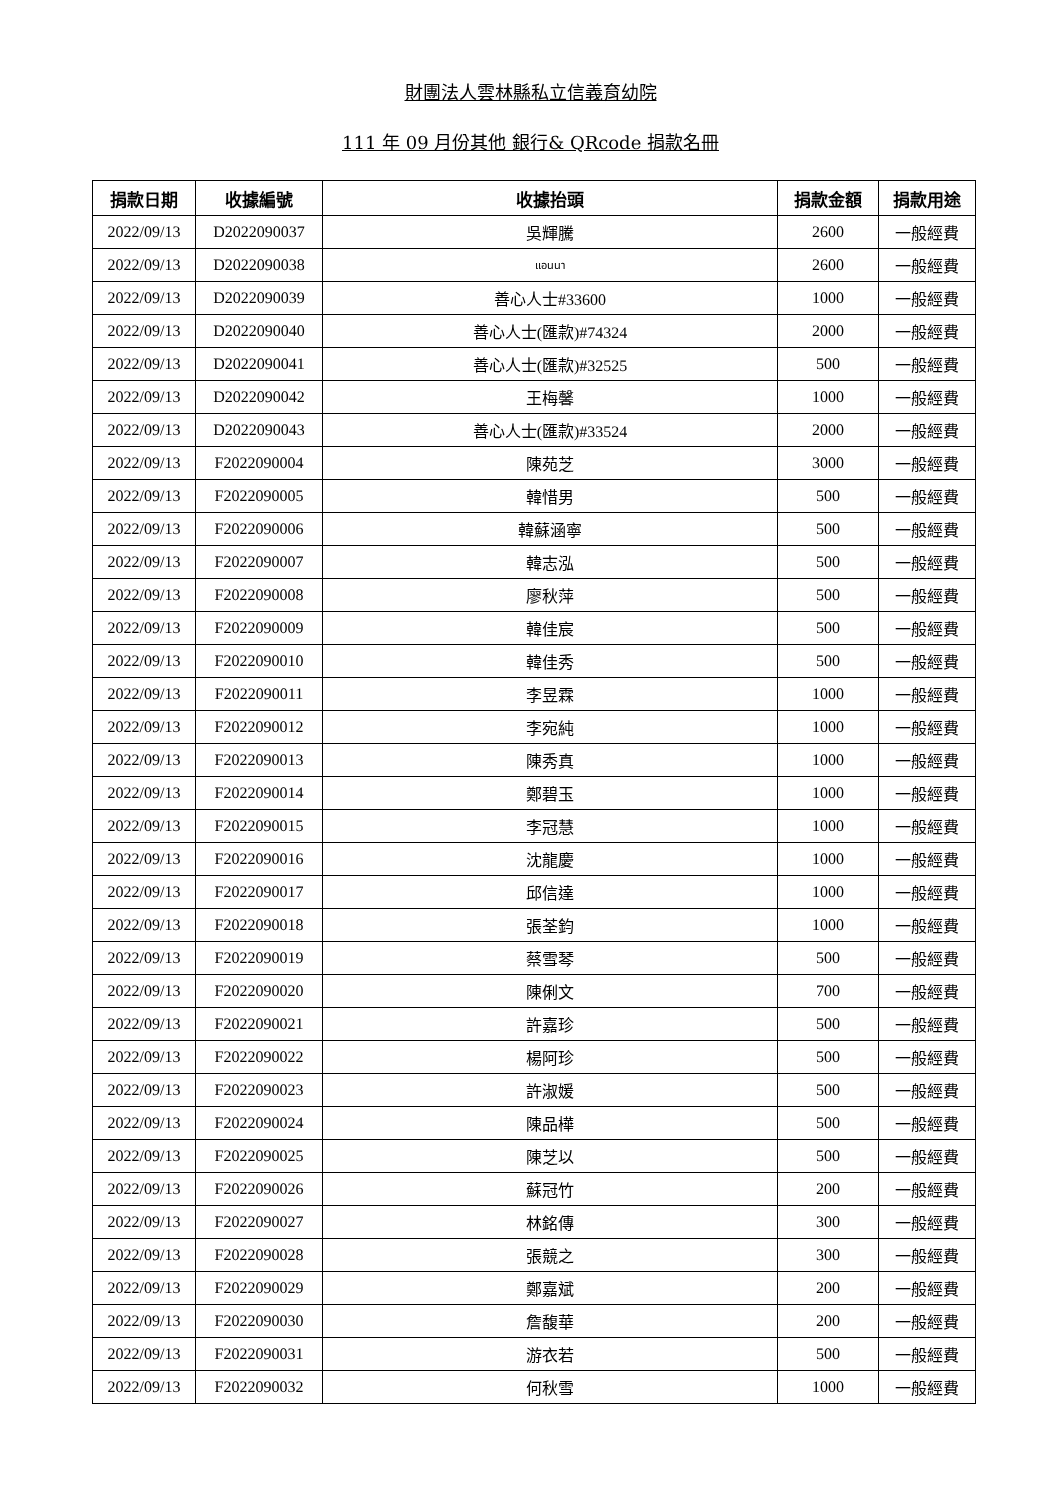財團法人雲林縣私立信義育幼院
111 年 09 月份其他 銀行& QRcode 捐款名冊
| 捐款日期 | 收據編號 | 收據抬頭 | 捐款金額 | 捐款用途 |
| --- | --- | --- | --- | --- |
| 2022/09/13 | D2022090037 | 吳輝騰 | 2600 | 一般經費 |
| 2022/09/13 | D2022090038 | แอนนา | 2600 | 一般經費 |
| 2022/09/13 | D2022090039 | 善心人士#33600 | 1000 | 一般經費 |
| 2022/09/13 | D2022090040 | 善心人士(匯款)#74324 | 2000 | 一般經費 |
| 2022/09/13 | D2022090041 | 善心人士(匯款)#32525 | 500 | 一般經費 |
| 2022/09/13 | D2022090042 | 王梅馨 | 1000 | 一般經費 |
| 2022/09/13 | D2022090043 | 善心人士(匯款)#33524 | 2000 | 一般經費 |
| 2022/09/13 | F2022090004 | 陳苑芝 | 3000 | 一般經費 |
| 2022/09/13 | F2022090005 | 韓惜男 | 500 | 一般經費 |
| 2022/09/13 | F2022090006 | 韓蘇涵寧 | 500 | 一般經費 |
| 2022/09/13 | F2022090007 | 韓志泓 | 500 | 一般經費 |
| 2022/09/13 | F2022090008 | 廖秋萍 | 500 | 一般經費 |
| 2022/09/13 | F2022090009 | 韓佳宸 | 500 | 一般經費 |
| 2022/09/13 | F2022090010 | 韓佳秀 | 500 | 一般經費 |
| 2022/09/13 | F2022090011 | 李昱霖 | 1000 | 一般經費 |
| 2022/09/13 | F2022090012 | 李宛純 | 1000 | 一般經費 |
| 2022/09/13 | F2022090013 | 陳秀真 | 1000 | 一般經費 |
| 2022/09/13 | F2022090014 | 鄭碧玉 | 1000 | 一般經費 |
| 2022/09/13 | F2022090015 | 李冠慧 | 1000 | 一般經費 |
| 2022/09/13 | F2022090016 | 沈龍慶 | 1000 | 一般經費 |
| 2022/09/13 | F2022090017 | 邱信達 | 1000 | 一般經費 |
| 2022/09/13 | F2022090018 | 張荃鈞 | 1000 | 一般經費 |
| 2022/09/13 | F2022090019 | 蔡雪琴 | 500 | 一般經費 |
| 2022/09/13 | F2022090020 | 陳俐文 | 700 | 一般經費 |
| 2022/09/13 | F2022090021 | 許嘉珍 | 500 | 一般經費 |
| 2022/09/13 | F2022090022 | 楊阿珍 | 500 | 一般經費 |
| 2022/09/13 | F2022090023 | 許淑媛 | 500 | 一般經費 |
| 2022/09/13 | F2022090024 | 陳品樺 | 500 | 一般經費 |
| 2022/09/13 | F2022090025 | 陳芝以 | 500 | 一般經費 |
| 2022/09/13 | F2022090026 | 蘇冠竹 | 200 | 一般經費 |
| 2022/09/13 | F2022090027 | 林銘傳 | 300 | 一般經費 |
| 2022/09/13 | F2022090028 | 張競之 | 300 | 一般經費 |
| 2022/09/13 | F2022090029 | 鄭嘉斌 | 200 | 一般經費 |
| 2022/09/13 | F2022090030 | 詹馥華 | 200 | 一般經費 |
| 2022/09/13 | F2022090031 | 游衣若 | 500 | 一般經費 |
| 2022/09/13 | F2022090032 | 何秋雪 | 1000 | 一般經費 |